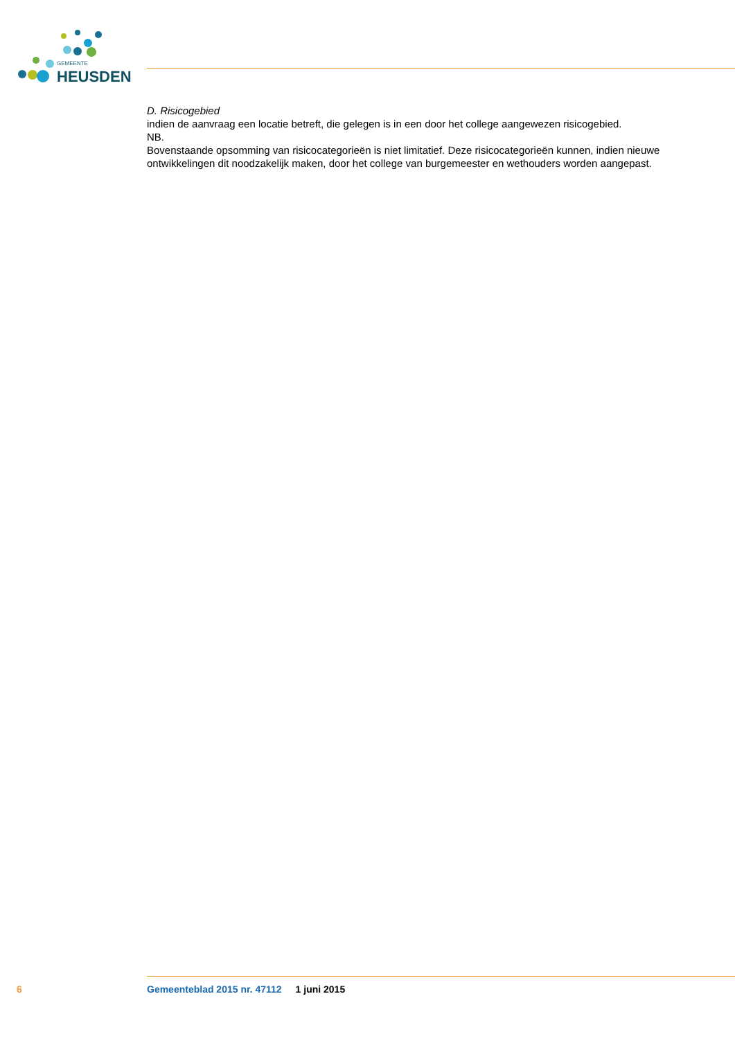GEMEENTE
HEUSDEN
D. Risicogebied
indien de aanvraag een locatie betreft, die gelegen is in een door het college aangewezen risicogebied.
NB.
Bovenstaande opsomming van risicocategorieën is niet limitatief. Deze risicocategorieën kunnen, indien nieuwe ontwikkelingen dit noodzakelijk maken, door het college van burgemeester en wethouders worden aangepast.
6 Gemeenteblad 2015 nr. 47112 1 juni 2015